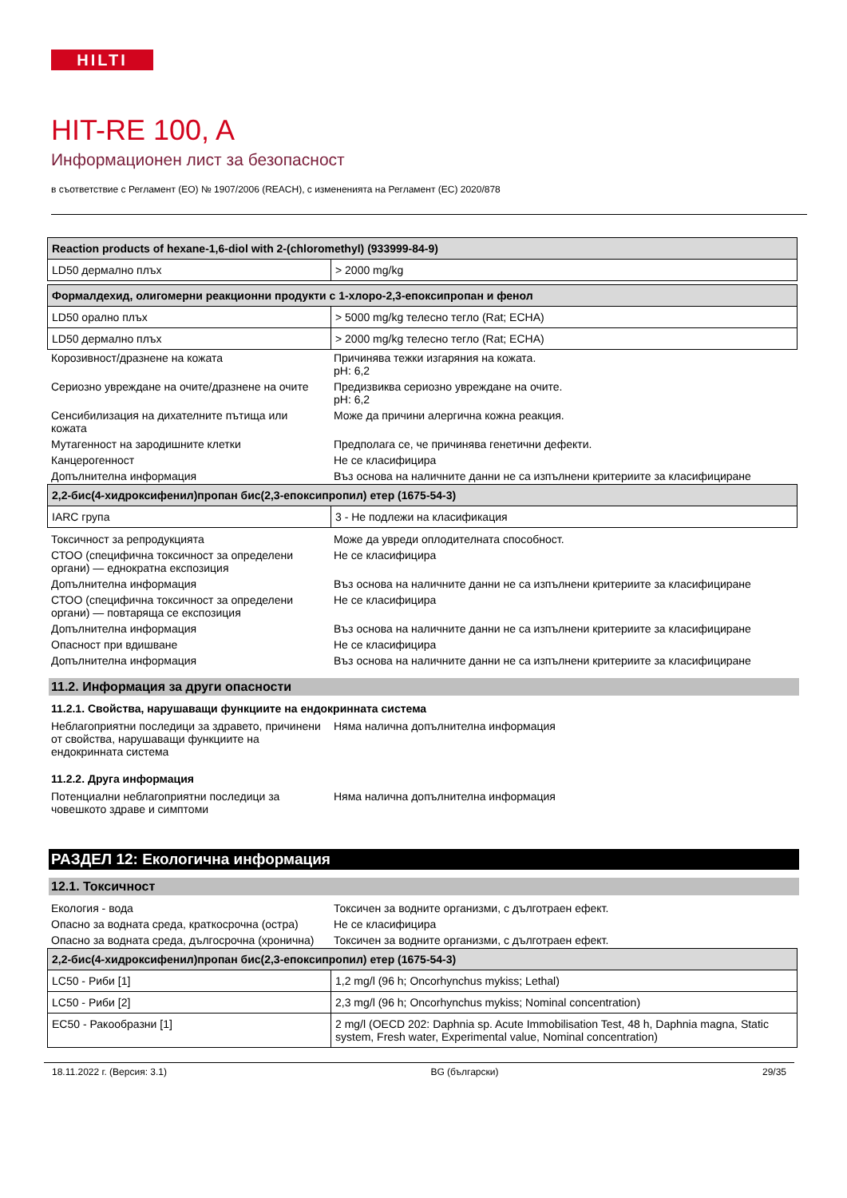HILTI
HIT-RE 100, A
Информационен лист за безопасност
в съответствие с Регламент (ЕО) № 1907/2006 (REACH), с измененията на Регламент (ЕС) 2020/878
| Reaction products of hexane-1,6-diol with 2-(chloromethyl) (933999-84-9) | |
| --- | --- |
| LD50 дермално плъх | > 2000 mg/kg |
| Формалдехид, олигомерни реакционни продукти с 1-хлоро-2,3-епоксипропан и фенол | |
| --- | --- |
| LD50 орално плъх | > 5000 mg/kg телесно тегло (Rat; ECHA) |
| LD50 дермално плъх | > 2000 mg/kg телесно тегло (Rat; ECHA) |
| Корозивност/дразнене на кожата | Причинява тежки изгаряния на кожата. pH: 6,2 |
| Сериозно увреждане на очите/дразнене на очите | Предизвиква сериозно увреждане на очите. pH: 6,2 |
| Сенсибилизация на дихателните пътища или кожата | Може да причини алергична кожна реакция. |
| Мутагенност на зародишните клетки | Предполага се, че причинява генетични дефекти. |
| Канцерогенност | Не се класифицира |
| Допълнителна информация | Въз основа на наличните данни не са изпълнени критериите за класифициране |
| 2,2-бис(4-хидроксифенил)пропан бис(2,3-епоксипропил) етер (1675-54-3) | |
| --- | --- |
| IARC група | 3 - Не подлежи на класификация |
| Токсичност за репродукцията | Може да увреди оплодителната способност. |
| СТОО (специфична токсичност за определени органи) — еднократна експозиция | Не се класифицира |
| Допълнителна информация | Въз основа на наличните данни не са изпълнени критериите за класифициране |
| СТОО (специфична токсичност за определени органи) — повтаряща се експозиция | Не се класифицира |
| Допълнителна информация | Въз основа на наличните данни не са изпълнени критериите за класифициране |
| Опасност при вдишване | Не се класифицира |
| Допълнителна информация | Въз основа на наличните данни не са изпълнени критериите за класифициране |
11.2. Информация за други опасности
11.2.1. Свойства, нарушаващи функциите на ендокринната система
| Неблагоприятни последици за здравето, причинени от свойства, нарушаващи функциите на ендокринната система | Няма налична допълнителна информация |
11.2.2. Друга информация
| Потенциални неблагоприятни последици за човешкото здраве и симптоми | Няма налична допълнителна информация |
РАЗДЕЛ 12: Екологична информация
12.1. Токсичност
| Екология - вода | Токсичен за водните организми, с дълготраен ефект. |
| Опасно за водната среда, краткосрочна (остра) | Не се класифицира |
| Опасно за водната среда, дългосрочна (хронична) | Токсичен за водните организми, с дълготраен ефект. |
| 2,2-бис(4-хидроксифенил)пропан бис(2,3-епоксипропил) етер (1675-54-3) | |
| --- | --- |
| LC50 - Риби [1] | 1,2 mg/l (96 h; Oncorhynchus mykiss; Lethal) |
| LC50 - Риби [2] | 2,3 mg/l (96 h; Oncorhynchus mykiss; Nominal concentration) |
| EC50 - Ракообразни [1] | 2 mg/l (OECD 202: Daphnia sp. Acute Immobilisation Test, 48 h, Daphnia magna, Static system, Fresh water, Experimental value, Nominal concentration) |
18.11.2022 г. (Версия: 3.1) BG (български) 29/35